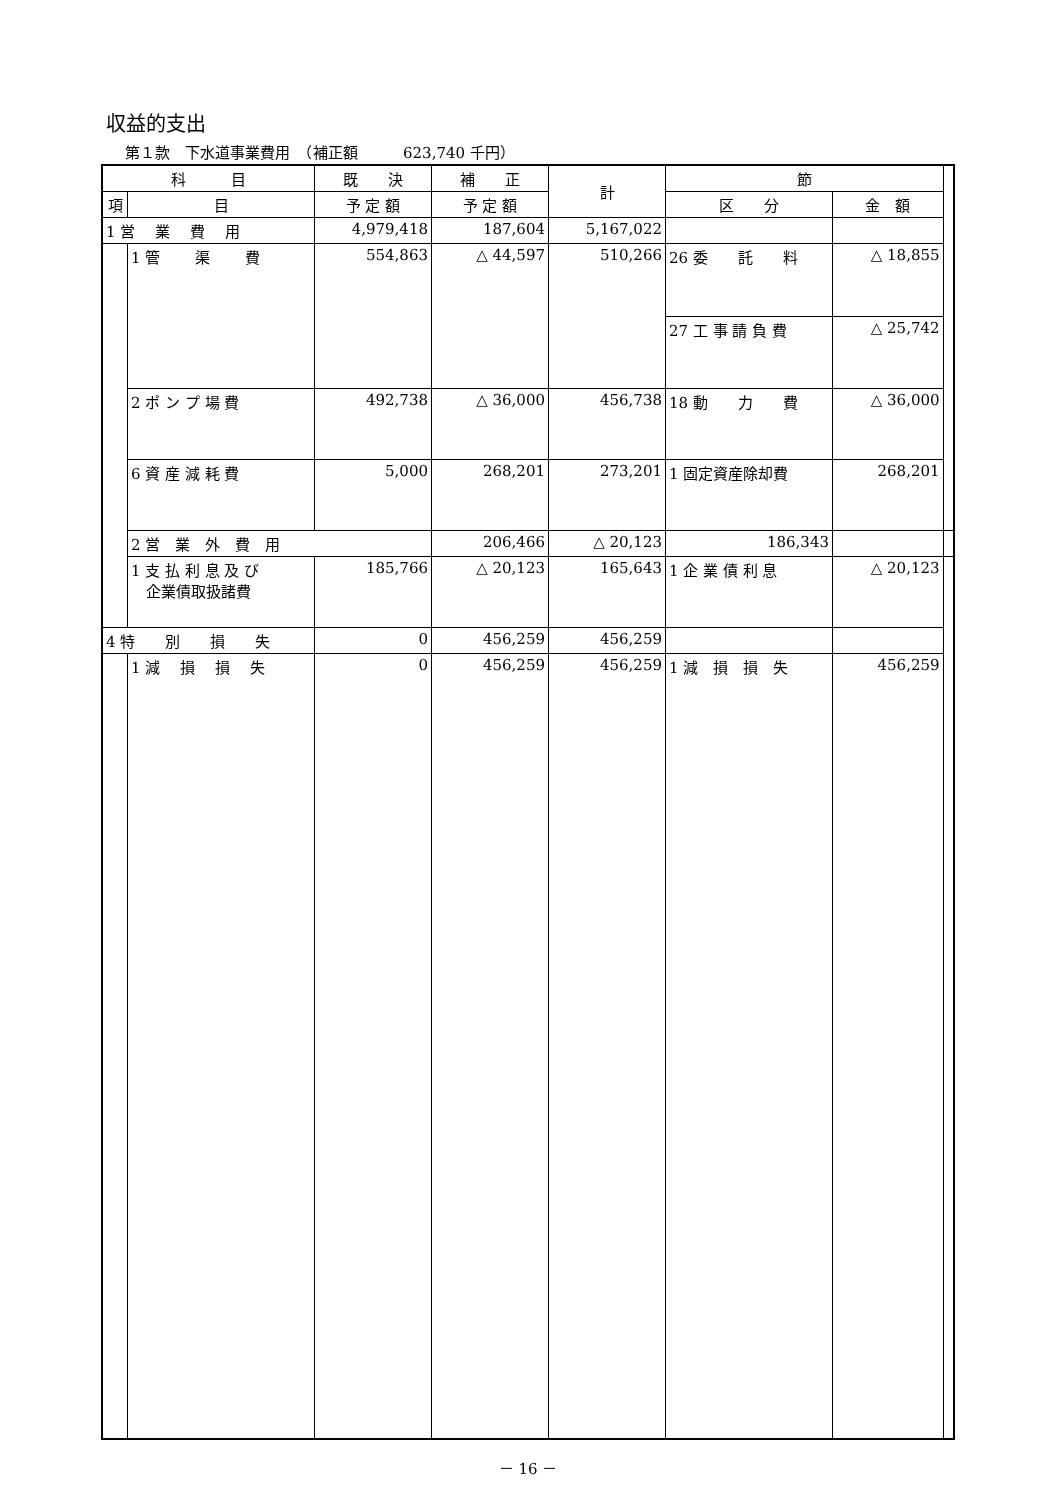収益的支出
第１款　下水道事業費用　（補正額　　　623,740 千円）
| 科 目 | | 既 決 | 補 正 | 計 | 節 | | |
| --- | --- | --- | --- | --- | --- | --- | --- |
| 項 | 目 | 予 定 額 | 予 定 額 | | 区 分 | 金 額 | |
| 1 営 業 費 用 | | 4,979,418 | 187,604 | 5,167,022 | | | |
| | 1 管 渠 費 | 554,863 | △ 44,597 | 510,266 | 26 委 託 料 | △ 18,855 | |
| | | | | | 27 工 事 請 負 費 | △ 25,742 | |
| | 2 ポ ン プ 場 費 | 492,738 | △ 36,000 | 456,738 | 18 動 力 費 | △ 36,000 | |
| | 6 資 産 減 耗 費 | 5,000 | 268,201 | 273,201 | 1 固定資産除却費 | 268,201 | |
| | 2 営 業 外 費 用 | | 206,466 | △ 20,123 | 186,343 | | |
| | 1 支 払 利 息 及 び 企業債取扱諸費 | 185,766 | △ 20,123 | 165,643 | 1 企 業 債 利 息 | △ 20,123 | |
| 4 特 別 損 失 | | 0 | 456,259 | 456,259 | | | |
| | 1 減 損 損 失 | 0 | 456,259 | 456,259 | 1 減 損 損 失 | 456,259 | |
－ 16 －